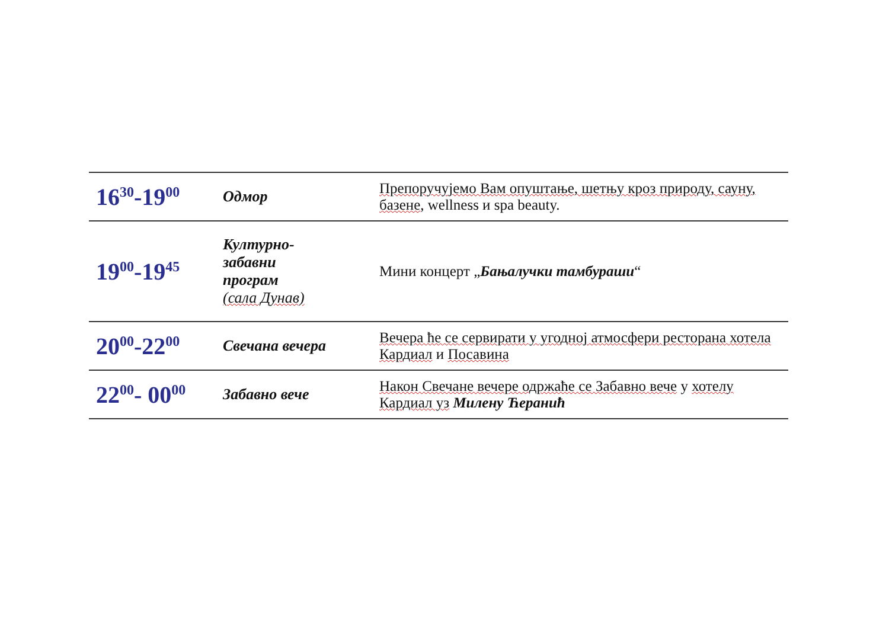| 16<sup>30</sup>-19<sup>00</sup> | Одмор | Препоручујемо Вам опуштање, шетњу кроз природу, сауну, базене , wellness и spa beauty. |
| 19<sup>00</sup>-19<sup>45</sup> | Културно- забавни програм (сала Дунав) | Мини концерт „ Бањалучки тамбураши “ |
| 20<sup>00</sup>-22<sup>00</sup> | Свечана вечера | Вечера ће се сервирати у угодној атмосфери ресторана хотела Кардиал и Посавина |
| 22<sup>00</sup>- 00<sup>00</sup> | Забавно вече | Након Свечане вечере одржаће се Забавно вече у хотелу Кардиал уз Милену Ћеранић |